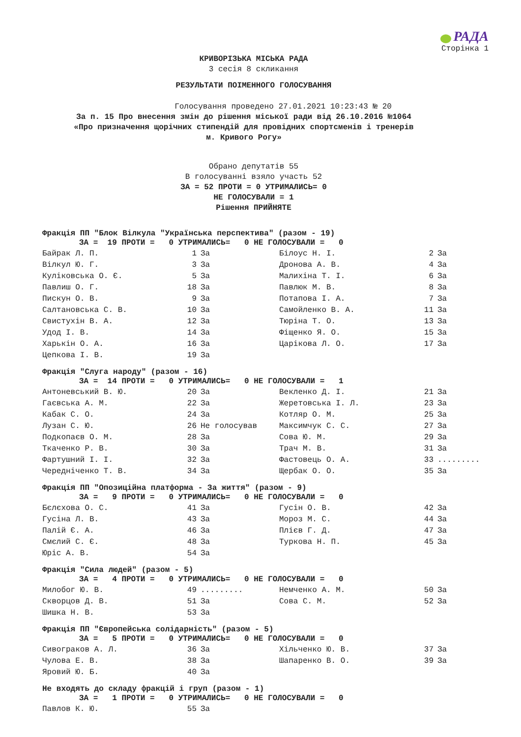РАДА
Сторінка 1
КРИВОРІЗЬКА МІСЬКА РАДА
3 сесія 8 скликання
РЕЗУЛЬТАТИ ПОІМЕННОГО ГОЛОСУВАННЯ
Голосування проведено 27.01.2021 10:23:43 № 20
За п. 15 Про внесення змін до рішення міської ради від 26.10.2016 №1064 «Про призначення щорічних стипендій для провідних спортсменів і тренерів м. Кривого Рогу»
Обрано депутатів 55
В голосуванні взяло участь 52
ЗА = 52 ПРОТИ = 0 УТРИМАЛИСЬ= 0
НЕ ГОЛОСУВАЛИ = 1
Рішення ПРИЙНЯТЕ
Фракція ПП "Блок Вілкула "Українська перспектива" (разом - 19)
ЗА = 19 ПРОТИ = 0 УТРИМАЛИСЬ= 0 НЕ ГОЛОСУВАЛИ = 0
| Байрак Л. П. | 1 | За | Білоус Н. І. | 2 | За |
| Вілкул Ю. Г. | 3 | За | Дронова А. В. | 4 | За |
| Куліковська О. Є. | 5 | За | Малихіна Т. І. | 6 | За |
| Павлиш О. Г. | 18 | За | Павлюк М. В. | 8 | За |
| Пискун О. В. | 9 | За | Потапова І. А. | 7 | За |
| Салтановська С. В. | 10 | За | Самойленко В. А. | 11 | За |
| Свистухін В. А. | 12 | За | Тюріна Т. О. | 13 | За |
| Удод І. В. | 14 | За | Фіщенко Я. О. | 15 | За |
| Харькін О. А. | 16 | За | Царікова Л. О. | 17 | За |
| Цепкова І. В. | 19 | За | | | |
Фракція "Слуга народу" (разом - 16)
ЗА = 14 ПРОТИ = 0 УТРИМАЛИСЬ= 0 НЕ ГОЛОСУВАЛИ = 1
| Антоневський В. Ю. | 20 | За | Векленко Д. І. | 21 | За |
| Гаєвська А. М. | 22 | За | Жеретовська І. Л. | 23 | За |
| Кабак С. О. | 24 | За | Котляр О. М. | 25 | За |
| Лузан С. Ю. | 26 | Не голосував | Максимчук С. С. | 27 | За |
| Подкопаєв О. М. | 28 | За | Сова Ю. М. | 29 | За |
| Ткаченко Р. В. | 30 | За | Трач М. В. | 31 | За |
| Фартушний І. І. | 32 | За | Фастовець О. А. | 33 | ......... |
| Чередніченко Т. В. | 34 | За | Щербак О. О. | 35 | За |
Фракція ПП "Опозиційна платформа - За життя" (разом - 9)
ЗА = 9 ПРОТИ = 0 УТРИМАЛИСЬ= 0 НЕ ГОЛОСУВАЛИ = 0
| Бєлєхова О. С. | 41 | За | Гусін О. В. | 42 | За |
| Гусіна Л. В. | 43 | За | Мороз М. С. | 44 | За |
| Палій Є. А. | 46 | За | Плієв Г. Д. | 47 | За |
| Смєлий С. Є. | 48 | За | Туркова Н. П. | 45 | За |
| Юріс А. В. | 54 | За | | | |
Фракція "Сила людей" (разом - 5)
ЗА = 4 ПРОТИ = 0 УТРИМАЛИСЬ= 0 НЕ ГОЛОСУВАЛИ = 0
| Милобог Ю. В. | 49 | ......... | Немченко А. М. | 50 | За |
| Скворцов Д. В. | 51 | За | Сова С. М. | 52 | За |
| Шишка Н. В. | 53 | За | | | |
Фракція ПП "Європейська солідарність" (разом - 5)
ЗА = 5 ПРОТИ = 0 УТРИМАЛИСЬ= 0 НЕ ГОЛОСУВАЛИ = 0
| Сивограков А. Л. | 36 | За | Хільченко Ю. В. | 37 | За |
| Чулова Е. В. | 38 | За | Шапаренко В. О. | 39 | За |
| Яровий Ю. Б. | 40 | За | | | |
Не входять до складу фракцій і груп (разом - 1)
ЗА = 1 ПРОТИ = 0 УТРИМАЛИСЬ= 0 НЕ ГОЛОСУВАЛИ = 0
| Павлов К. Ю. | 55 | За | | | |